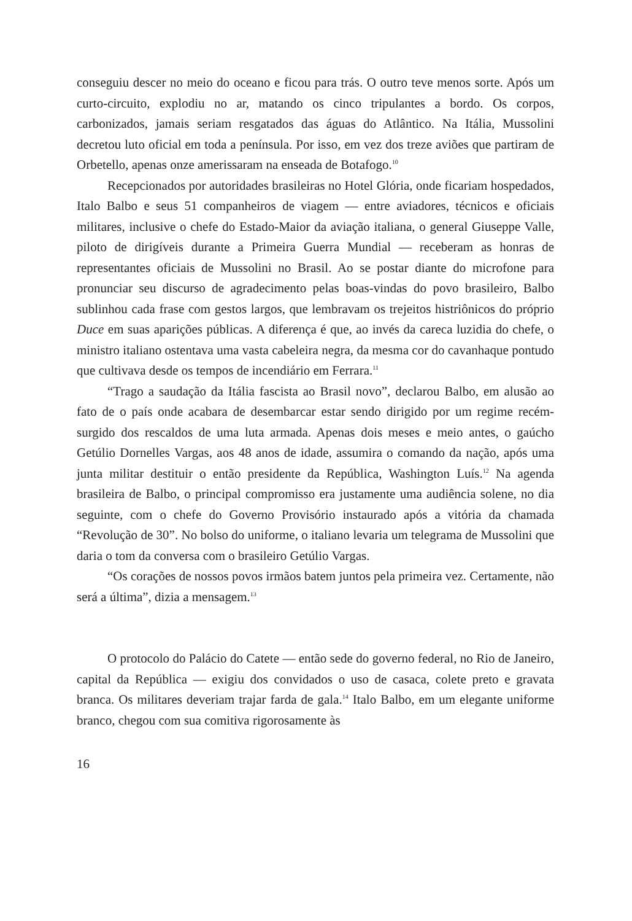conseguiu descer no meio do oceano e ficou para trás. O outro teve menos sorte. Após um curto-circuito, explodiu no ar, matando os cinco tripulantes a bordo. Os corpos, carbonizados, jamais seriam resgatados das águas do Atlântico. Na Itália, Mussolini decretou luto oficial em toda a península. Por isso, em vez dos treze aviões que partiram de Orbetello, apenas onze amerissaram na enseada de Botafogo.<sup>10</sup>
Recepcionados por autoridades brasileiras no Hotel Glória, onde ficariam hospedados, Italo Balbo e seus 51 companheiros de viagem — entre aviadores, técnicos e oficiais militares, inclusive o chefe do Estado-Maior da aviação italiana, o general Giuseppe Valle, piloto de dirigíveis durante a Primeira Guerra Mundial — receberam as honras de representantes oficiais de Mussolini no Brasil. Ao se postar diante do microfone para pronunciar seu discurso de agradecimento pelas boas-vindas do povo brasileiro, Balbo sublinhou cada frase com gestos largos, que lembravam os trejeitos histriônicos do próprio Duce em suas aparições públicas. A diferença é que, ao invés da careca luzidia do chefe, o ministro italiano ostentava uma vasta cabeleira negra, da mesma cor do cavanhaque pontudo que cultivava desde os tempos de incendiário em Ferrara.<sup>11</sup>
“Trago a saudação da Itália fascista ao Brasil novo”, declarou Balbo, em alusão ao fato de o país onde acabara de desembarcar estar sendo dirigido por um regime recém-surgido dos rescaldos de uma luta armada. Apenas dois meses e meio antes, o gaúcho Getúlio Dornelles Vargas, aos 48 anos de idade, assumira o comando da nação, após uma junta militar destituir o então presidente da República, Washington Luís.<sup>12</sup> Na agenda brasileira de Balbo, o principal compromisso era justamente uma audiência solene, no dia seguinte, com o chefe do Governo Provisório instaurado após a vitória da chamada “Revolução de 30”. No bolso do uniforme, o italiano levaria um telegrama de Mussolini que daria o tom da conversa com o brasileiro Getúlio Vargas.
“Os corações de nossos povos irmãos batem juntos pela primeira vez. Certamente, não será a última”, dizia a mensagem.<sup>13</sup>
O protocolo do Palácio do Catete — então sede do governo federal, no Rio de Janeiro, capital da República — exigiu dos convidados o uso de casaca, colete preto e gravata branca. Os militares deveriam trajar farda de gala.<sup>14</sup> Italo Balbo, em um elegante uniforme branco, chegou com sua comitiva rigorosamente às
16